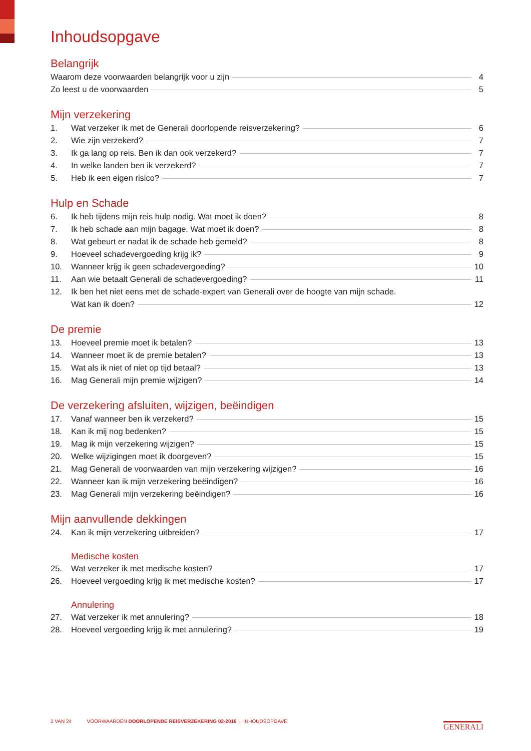Inhoudsopgave
Belangrijk
Waarom deze voorwaarden belangrijk voor u zijn 4
Zo leest u de voorwaarden 5
Mijn verzekering
1. Wat verzeker ik met de Generali doorlopende reisverzekering? 6
2. Wie zijn verzekerd? 7
3. Ik ga lang op reis. Ben ik dan ook verzekerd? 7
4. In welke landen ben ik verzekerd? 7
5. Heb ik een eigen risico? 7
Hulp en Schade
6. Ik heb tijdens mijn reis hulp nodig. Wat moet ik doen? 8
7. Ik heb schade aan mijn bagage. Wat moet ik doen? 8
8. Wat gebeurt er nadat ik de schade heb gemeld? 8
9. Hoeveel schadevergoeding krijg ik? 9
10. Wanneer krijg ik geen schadevergoeding? 10
11. Aan wie betaalt Generali de schadevergoeding? 11
12. Ik ben het niet eens met de schade-expert van Generali over de hoogte van mijn schade.
Wat kan ik doen? 12
De premie
13. Hoeveel premie moet ik betalen? 13
14. Wanneer moet ik de premie betalen? 13
15. Wat als ik niet of niet op tijd betaal? 13
16. Mag Generali mijn premie wijzigen? 14
De verzekering afsluiten, wijzigen, beëindigen
17. Vanaf wanneer ben ik verzekerd? 15
18. Kan ik mij nog bedenken? 15
19. Mag ik mijn verzekering wijzigen? 15
20. Welke wijzigingen moet ik doorgeven? 15
21. Mag Generali de voorwaarden van mijn verzekering wijzigen? 16
22. Wanneer kan ik mijn verzekering beëindigen? 16
23. Mag Generali mijn verzekering beëindigen? 16
Mijn aanvullende dekkingen
24. Kan ik mijn verzekering uitbreiden? 17
Medische kosten
25. Wat verzeker ik met medische kosten? 17
26. Hoeveel vergoeding krijg ik met medische kosten? 17
Annulering
27. Wat verzeker ik met annulering? 18
28. Hoeveel vergoeding krijg ik met annulering? 19
2 VAN 24 VOORWAARDEN DOORLOPENDE REISVERZEKERING 02-2016 | INHOUDSOPGAVE
GENERALI